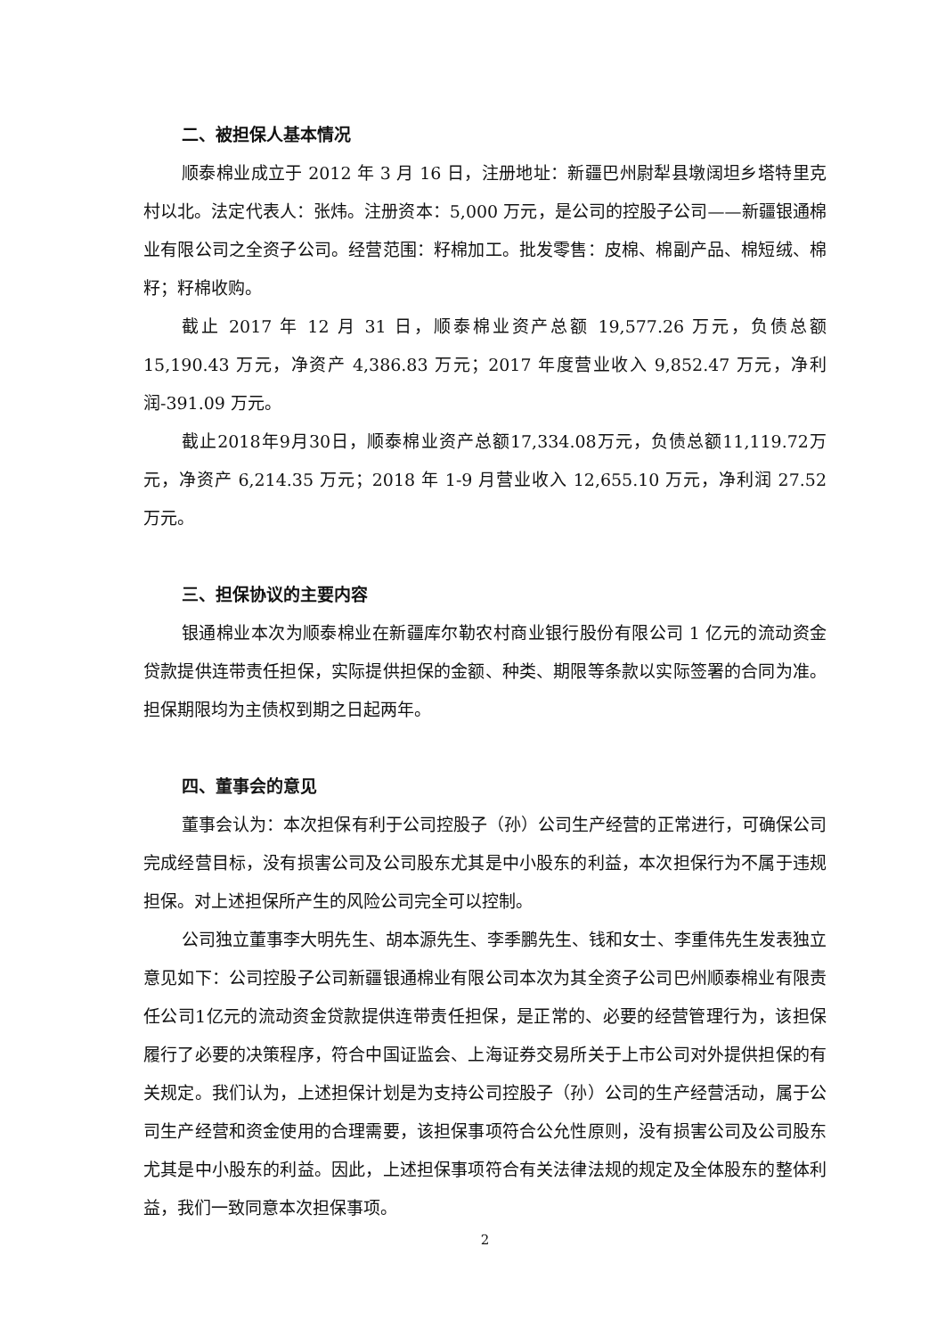二、被担保人基本情况
顺泰棉业成立于 2012 年 3 月 16 日，注册地址：新疆巴州尉犁县墩阔坦乡塔特里克村以北。法定代表人：张炜。注册资本：5,000 万元，是公司的控股子公司——新疆银通棉业有限公司之全资子公司。经营范围：籽棉加工。批发零售：皮棉、棉副产品、棉短绒、棉籽；籽棉收购。
截止 2017 年 12 月 31 日，顺泰棉业资产总额 19,577.26 万元，负债总额 15,190.43 万元，净资产 4,386.83 万元；2017 年度营业收入 9,852.47 万元，净利润-391.09 万元。
截止2018年9月30日，顺泰棉业资产总额17,334.08万元，负债总额11,119.72万元，净资产 6,214.35 万元；2018 年 1-9 月营业收入 12,655.10 万元，净利润 27.52 万元。
三、担保协议的主要内容
银通棉业本次为顺泰棉业在新疆库尔勒农村商业银行股份有限公司 1 亿元的流动资金贷款提供连带责任担保，实际提供担保的金额、种类、期限等条款以实际签署的合同为准。担保期限均为主债权到期之日起两年。
四、董事会的意见
董事会认为：本次担保有利于公司控股子（孙）公司生产经营的正常进行，可确保公司完成经营目标，没有损害公司及公司股东尤其是中小股东的利益，本次担保行为不属于违规担保。对上述担保所产生的风险公司完全可以控制。
公司独立董事李大明先生、胡本源先生、李季鹏先生、钱和女士、李重伟先生发表独立意见如下：公司控股子公司新疆银通棉业有限公司本次为其全资子公司巴州顺泰棉业有限责任公司1亿元的流动资金贷款提供连带责任担保，是正常的、必要的经营管理行为，该担保履行了必要的决策程序，符合中国证监会、上海证券交易所关于上市公司对外提供担保的有关规定。我们认为，上述担保计划是为支持公司控股子（孙）公司的生产经营活动，属于公司生产经营和资金使用的合理需要，该担保事项符合公允性原则，没有损害公司及公司股东尤其是中小股东的利益。因此，上述担保事项符合有关法律法规的规定及全体股东的整体利益，我们一致同意本次担保事项。
2